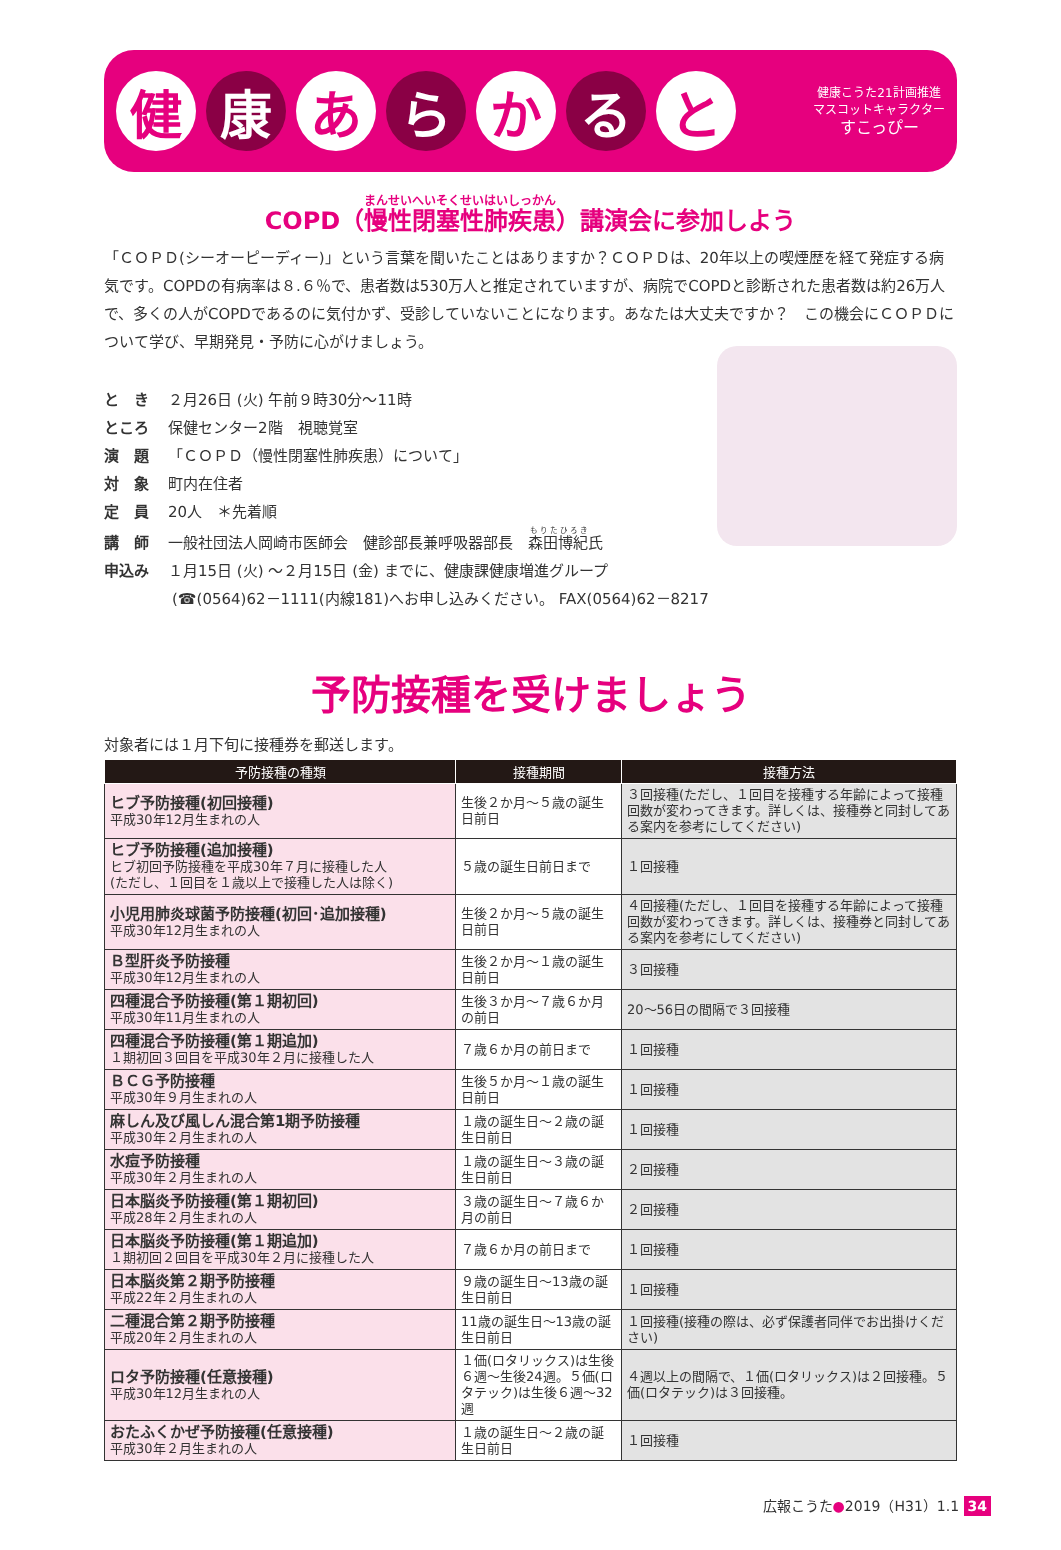健康 あ ら か る と
健康こうた21計画推進
マスコットキャラクター
すこっぴー
COPD（慢性閉塞性肺疾患）講演会に参加しよう
「ＣＯＰＤ(シーオーピーディー)」という言葉を聞いたことはありますか？ＣＯＰＤは、20年以上の喫煙歴を経て発症する病気です。COPDの有病率は８.６％で、患者数は530万人と推定されていますが、病院でCOPDと診断された患者数は約26万人で、多くの人がCOPDであるのに気付かず、受診していないことになります。あなたは大丈夫ですか？　この機会にＣＯＰＤについて学び、早期発見・予防に心がけましょう。
と　き ２月26日 (火) 午前９時30分～11時
ところ 保健センター2階　視聴覚室
演　題 「ＣＯＰＤ（慢性閉塞性肺疾患）について」
対　象 町内在住者
定　員 20人　＊先着順
講　師 一般社団法人岡崎市医師会　健診部長兼呼吸器部長　森田博紀氏
申込み １月15日 (火) ～２月15日 (金) までに、健康課健康増進グループ
(☎(0564)62－1111(内線181)へお申し込みください。 FAX(0564)62－8217
予防接種を受けましょう
対象者には１月下旬に接種券を郵送します。
| 予防接種の種類 | 接種期間 | 接種方法 |
| --- | --- | --- |
| ヒブ予防接種(初回接種) 平成30年12月生まれの人 | 生後２か月～５歳の誕生日前日 | ３回接種(ただし、１回目を接種する年齢によって接種回数が変わってきます。詳しくは、接種券と同封してある案内を参考にしてください) |
| ヒブ予防接種(追加接種) ヒブ初回予防接種を平成30年７月に接種した人 (ただし、１回目を１歳以上で接種した人は除く) | ５歳の誕生日前日まで | １回接種 |
| 小児用肺炎球菌予防接種(初回･追加接種) 平成30年12月生まれの人 | 生後２か月～５歳の誕生日前日 | ４回接種(ただし、１回目を接種する年齢によって接種回数が変わってきます。詳しくは、接種券と同封してある案内を参考にしてください) |
| Ｂ型肝炎予防接種 平成30年12月生まれの人 | 生後２か月～１歳の誕生日前日 | ３回接種 |
| 四種混合予防接種(第１期初回) 平成30年11月生まれの人 | 生後３か月～７歳６か月の前日 | 20～56日の間隔で３回接種 |
| 四種混合予防接種(第１期追加) １期初回３回目を平成30年２月に接種した人 | ７歳６か月の前日まで | １回接種 |
| ＢＣＧ予防接種 平成30年９月生まれの人 | 生後５か月～１歳の誕生日前日 | １回接種 |
| 麻しん及び風しん混合第1期予防接種 平成30年２月生まれの人 | １歳の誕生日～２歳の誕生日前日 | １回接種 |
| 水痘予防接種 平成30年２月生まれの人 | １歳の誕生日～３歳の誕生日前日 | ２回接種 |
| 日本脳炎予防接種(第１期初回) 平成28年２月生まれの人 | ３歳の誕生日～７歳６か月の前日 | ２回接種 |
| 日本脳炎予防接種(第１期追加) １期初回２回目を平成30年２月に接種した人 | ７歳６か月の前日まで | １回接種 |
| 日本脳炎第２期予防接種 平成22年２月生まれの人 | ９歳の誕生日～13歳の誕生日前日 | １回接種 |
| 二種混合第２期予防接種 平成20年２月生まれの人 | 11歳の誕生日～13歳の誕生日前日 | １回接種(接種の際は、必ず保護者同伴でお出掛けください) |
| ロタ予防接種(任意接種) 平成30年12月生まれの人 | １価(ロタリックス)は生後６週～生後24週。５価(ロタテック)は生後６週～32週 | ４週以上の間隔で、１価(ロタリックス)は２回接種。５価(ロタテック)は３回接種。 |
| おたふくかぜ予防接種(任意接種) 平成30年２月生まれの人 | １歳の誕生日～２歳の誕生日前日 | １回接種 |
広報こうた●2019（H31）1.1 34